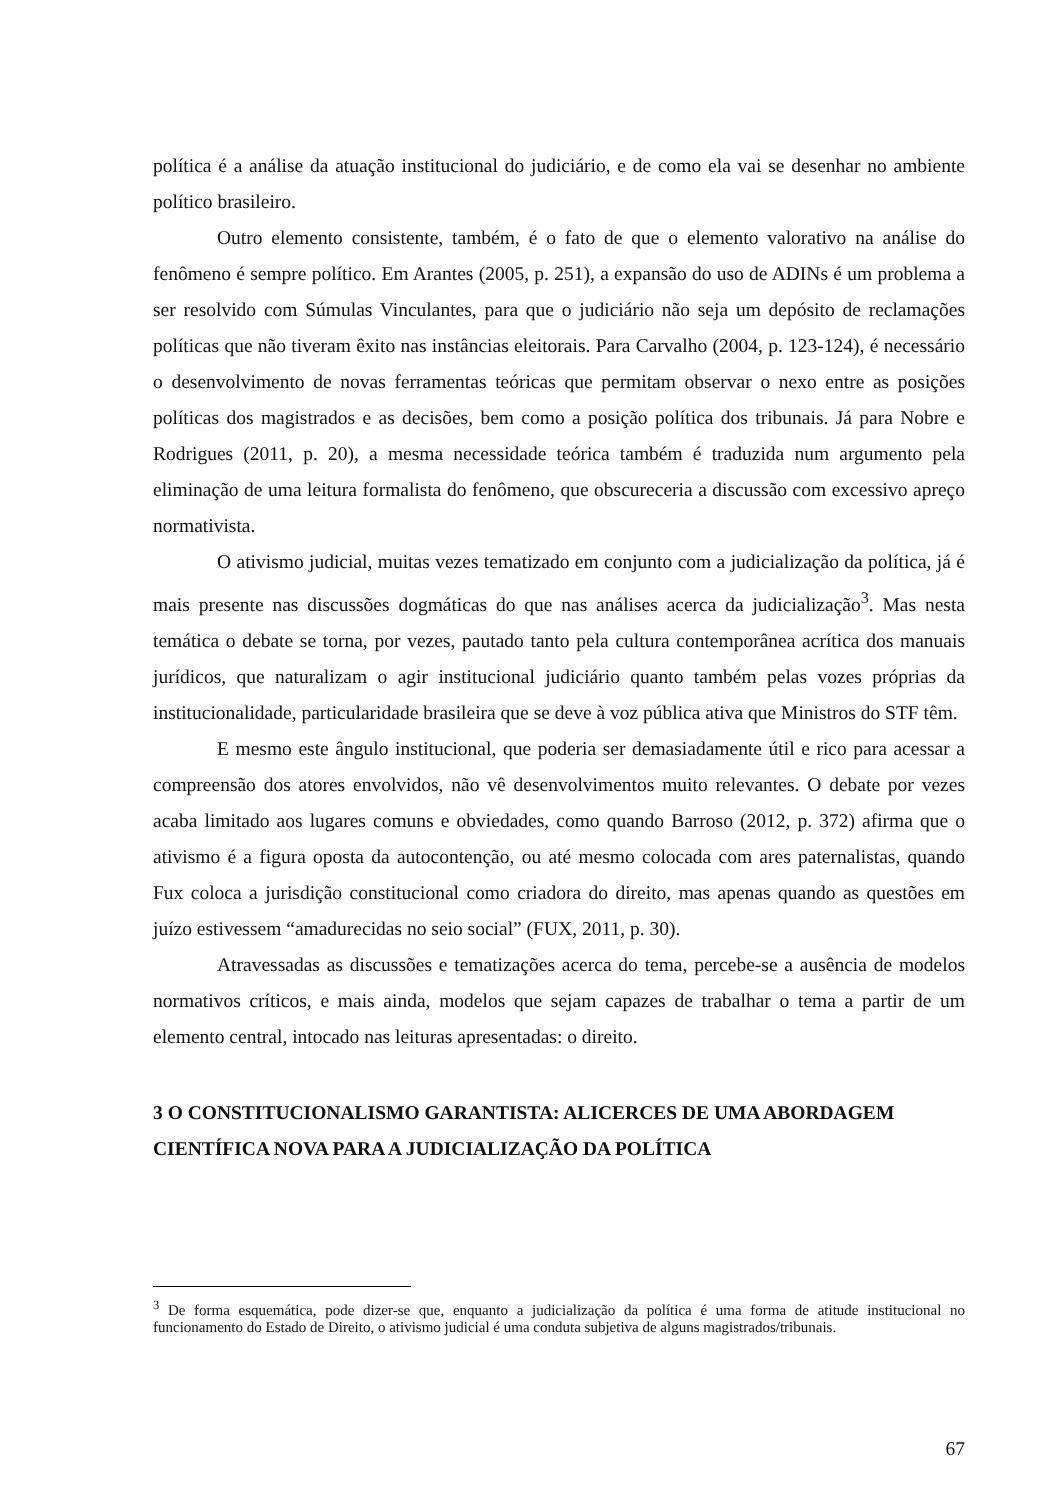política é a análise da atuação institucional do judiciário, e de como ela vai se desenhar no ambiente político brasileiro.
Outro elemento consistente, também, é o fato de que o elemento valorativo na análise do fenômeno é sempre político. Em Arantes (2005, p. 251), a expansão do uso de ADINs é um problema a ser resolvido com Súmulas Vinculantes, para que o judiciário não seja um depósito de reclamações políticas que não tiveram êxito nas instâncias eleitorais. Para Carvalho (2004, p. 123-124), é necessário o desenvolvimento de novas ferramentas teóricas que permitam observar o nexo entre as posições políticas dos magistrados e as decisões, bem como a posição política dos tribunais. Já para Nobre e Rodrigues (2011, p. 20), a mesma necessidade teórica também é traduzida num argumento pela eliminação de uma leitura formalista do fenômeno, que obscureceria a discussão com excessivo apreço normativista.
O ativismo judicial, muitas vezes tematizado em conjunto com a judicialização da política, já é mais presente nas discussões dogmáticas do que nas análises acerca da judicialização<sup>3</sup>. Mas nesta temática o debate se torna, por vezes, pautado tanto pela cultura contemporânea acrítica dos manuais jurídicos, que naturalizam o agir institucional judiciário quanto também pelas vozes próprias da institucionalidade, particularidade brasileira que se deve à voz pública ativa que Ministros do STF têm.
E mesmo este ângulo institucional, que poderia ser demasiadamente útil e rico para acessar a compreensão dos atores envolvidos, não vê desenvolvimentos muito relevantes. O debate por vezes acaba limitado aos lugares comuns e obviedades, como quando Barroso (2012, p. 372) afirma que o ativismo é a figura oposta da autocontenção, ou até mesmo colocada com ares paternalistas, quando Fux coloca a jurisdição constitucional como criadora do direito, mas apenas quando as questões em juízo estivessem “amadurecidas no seio social” (FUX, 2011, p. 30).
Atravessadas as discussões e tematizações acerca do tema, percebe-se a ausência de modelos normativos críticos, e mais ainda, modelos que sejam capazes de trabalhar o tema a partir de um elemento central, intocado nas leituras apresentadas: o direito.
3 O CONSTITUCIONALISMO GARANTISTA: ALICERCES DE UMA ABORDAGEM CIENTÍFICA NOVA PARA A JUDICIALIZAÇÃO DA POLÍTICA
<sup>3</sup> De forma esquemática, pode dizer-se que, enquanto a judicialização da política é uma forma de atitude institucional no funcionamento do Estado de Direito, o ativismo judicial é uma conduta subjetiva de alguns magistrados/tribunais.
67